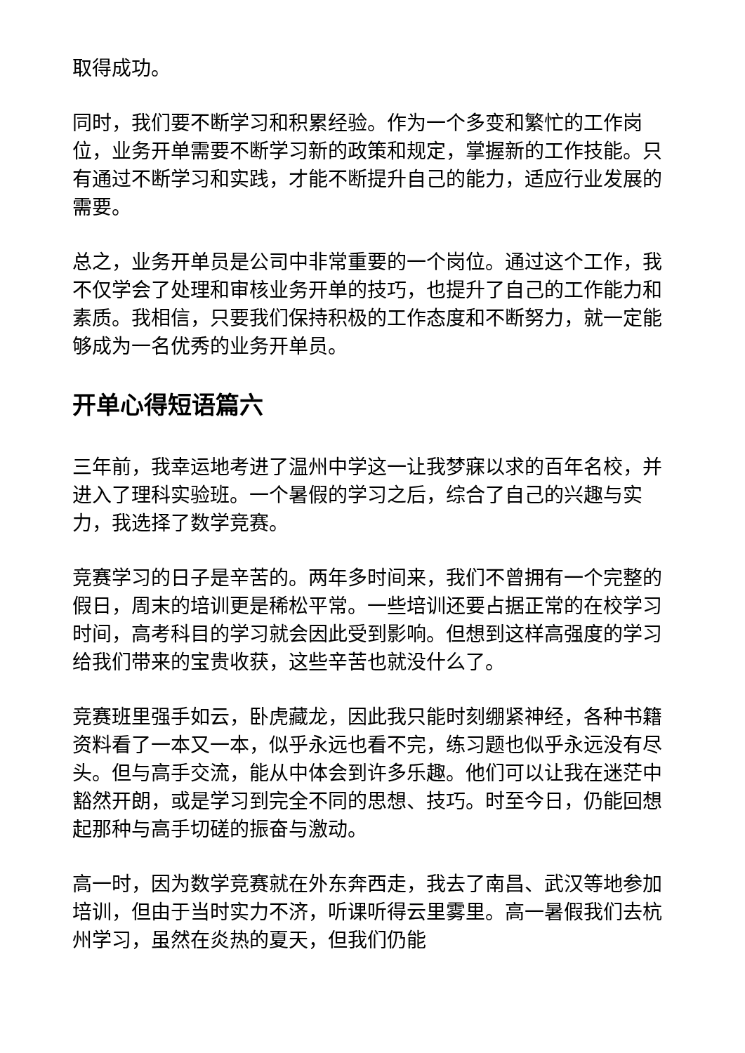取得成功。
同时，我们要不断学习和积累经验。作为一个多变和繁忙的工作岗位，业务开单需要不断学习新的政策和规定，掌握新的工作技能。只有通过不断学习和实践，才能不断提升自己的能力，适应行业发展的需要。
总之，业务开单员是公司中非常重要的一个岗位。通过这个工作，我不仅学会了处理和审核业务开单的技巧，也提升了自己的工作能力和素质。我相信，只要我们保持积极的工作态度和不断努力，就一定能够成为一名优秀的业务开单员。
开单心得短语篇六
三年前，我幸运地考进了温州中学这一让我梦寐以求的百年名校，并进入了理科实验班。一个暑假的学习之后，综合了自己的兴趣与实力，我选择了数学竞赛。
竞赛学习的日子是辛苦的。两年多时间来，我们不曾拥有一个完整的假日，周末的培训更是稀松平常。一些培训还要占据正常的在校学习时间，高考科目的学习就会因此受到影响。但想到这样高强度的学习给我们带来的宝贵收获，这些辛苦也就没什么了。
竞赛班里强手如云，卧虎藏龙，因此我只能时刻绷紧神经，各种书籍资料看了一本又一本，似乎永远也看不完，练习题也似乎永远没有尽头。但与高手交流，能从中体会到许多乐趣。他们可以让我在迷茫中豁然开朗，或是学习到完全不同的思想、技巧。时至今日，仍能回想起那种与高手切磋的振奋与激动。
高一时，因为数学竞赛就在外东奔西走，我去了南昌、武汉等地参加培训，但由于当时实力不济，听课听得云里雾里。高一暑假我们去杭州学习，虽然在炎热的夏天，但我们仍能